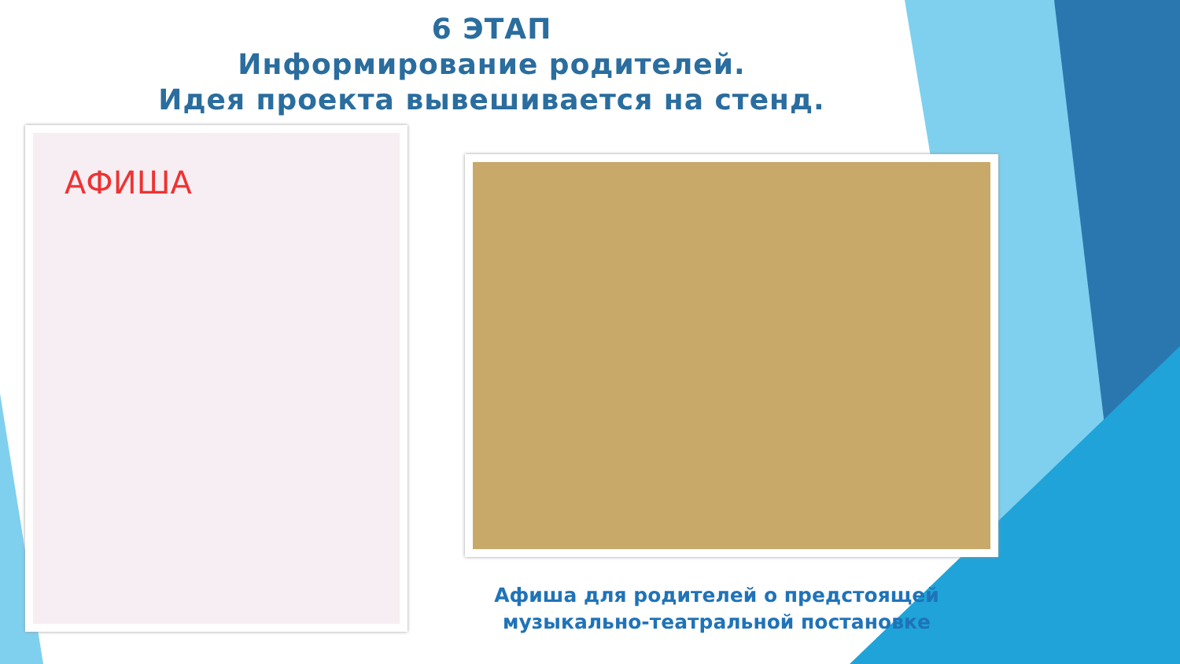6 ЭТАП
Информирование родителей.
Идея проекта вывешивается на стенд.
АФИША
Афиша для родителей о предстоящей музыкально-театральной постановке